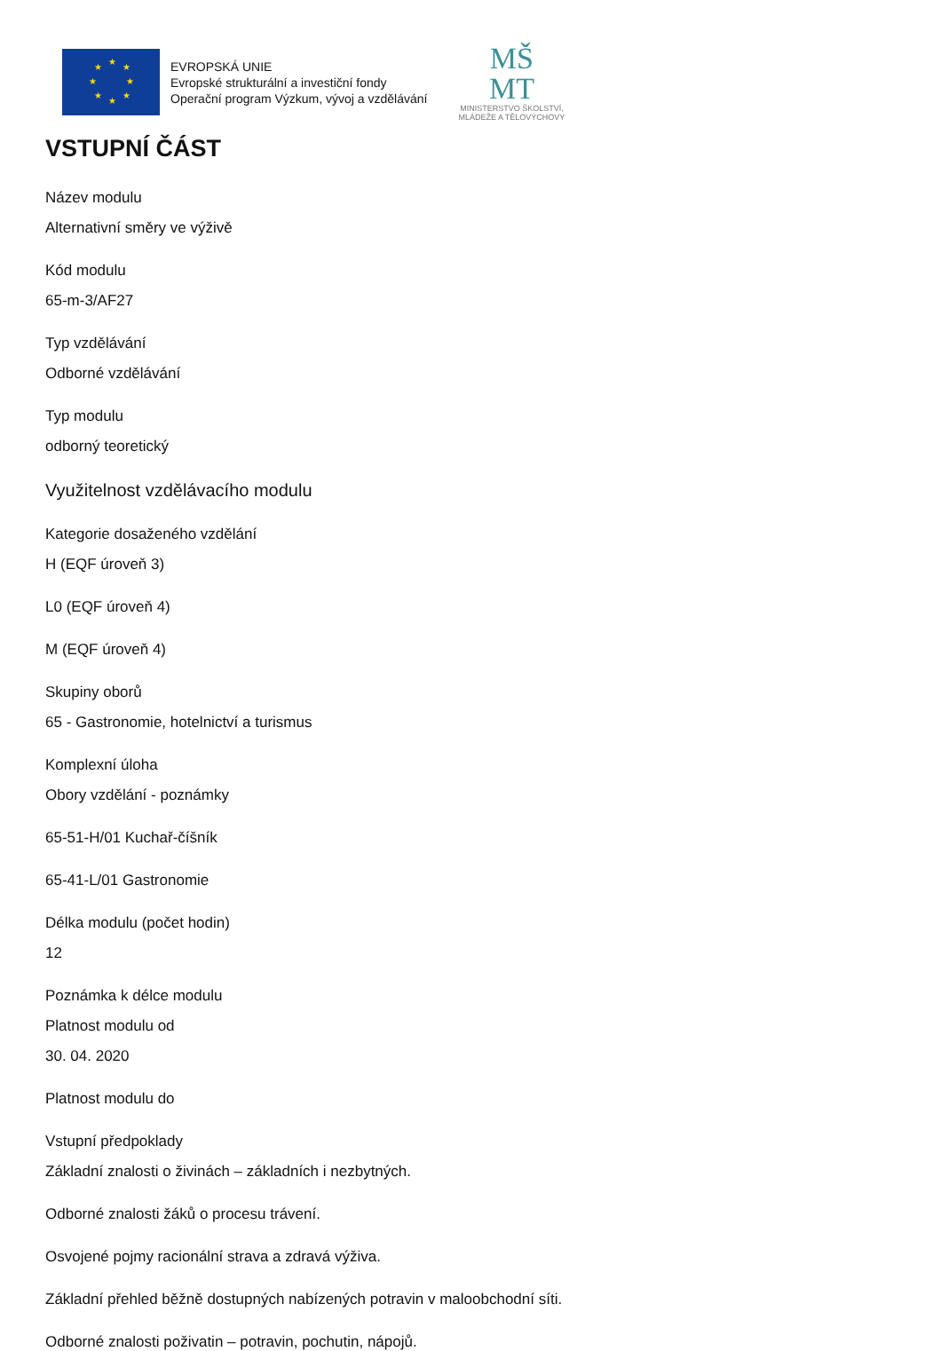★
★
★
★
★
★
★
★
EVROPSKÁ UNIE
Evropské strukturální a investiční fondy
Operační program Výzkum, vývoj a vzdělávání
MŠ
MT
MINISTERSTVO ŠKOLSTVÍ,
MLÁDEŽE A TĚLOVÝCHOVY
VSTUPNÍ ČÁST
Název modulu
Alternativní směry ve výživě
Kód modulu
65-m-3/AF27
Typ vzdělávání
Odborné vzdělávání
Typ modulu
odborný teoretický
Využitelnost vzdělávacího modulu
Kategorie dosaženého vzdělání
H (EQF úroveň 3)
L0 (EQF úroveň 4)
M (EQF úroveň 4)
Skupiny oborů
65 - Gastronomie, hotelnictví a turismus
Komplexní úloha
Obory vzdělání - poznámky
65-51-H/01 Kuchař-číšník
65-41-L/01 Gastronomie
Délka modulu (počet hodin)
12
Poznámka k délce modulu
Platnost modulu od
30. 04. 2020
Platnost modulu do
Vstupní předpoklady
Základní znalosti o živinách – základních i nezbytných.
Odborné znalosti žáků o procesu trávení.
Osvojené pojmy racionální strava a zdravá výživa.
Základní přehled běžně dostupných nabízených potravin v maloobchodní síti.
Odborné znalosti poživatin – potravin, pochutin, nápojů.